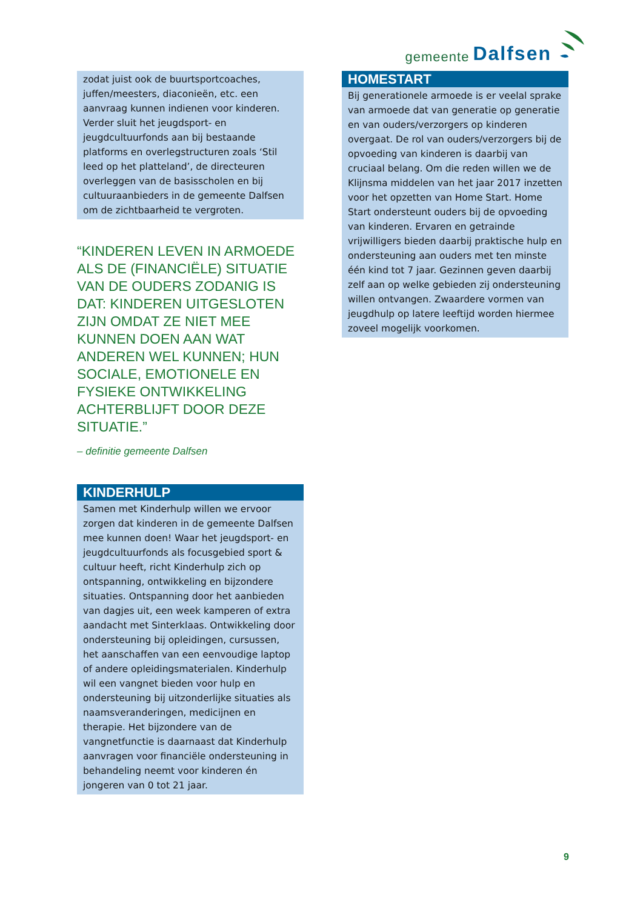gemeente Dalfsen
zodat juist ook de buurtsportcoaches, juffen/meesters, diaconieën, etc. een aanvraag kunnen indienen voor kinderen. Verder sluit het jeugdsport- en jeugdcultuurfonds aan bij bestaande platforms en overlegstructuren zoals ‘Stil leed op het platteland’, de directeuren overleggen van de basisscholen en bij cultuuraanbieders in de gemeente Dalfsen om de zichtbaarheid te vergroten.
“KINDEREN LEVEN IN ARMOEDE ALS DE (FINANCIËLE) SITUATIE VAN DE OUDERS ZODANIG IS DAT: KINDEREN UITGESLOTEN ZIJN OMDAT ZE NIET MEE KUNNEN DOEN AAN WAT ANDEREN WEL KUNNEN; HUN SOCIALE, EMOTIONELE EN FYSIEKE ONTWIKKELING ACHTERBLIJFT DOOR DEZE SITUATIE.”
– definitie gemeente Dalfsen
KINDERHULP
Samen met Kinderhulp willen we ervoor zorgen dat kinderen in de gemeente Dalfsen mee kunnen doen! Waar het jeugdsport- en jeugdcultuurfonds als focusgebied sport & cultuur heeft, richt Kinderhulp zich op ontspanning, ontwikkeling en bijzondere situaties. Ontspanning door het aanbieden van dagjes uit, een week kamperen of extra aandacht met Sinterklaas. Ontwikkeling door ondersteuning bij opleidingen, cursussen, het aanschaffen van een eenvoudige laptop of andere opleidingsmaterialen. Kinderhulp wil een vangnet bieden voor hulp en ondersteuning bij uitzonderlijke situaties als naamsveranderingen, medicijnen en therapie. Het bijzondere van de vangnetfunctie is daarnaast dat Kinderhulp aanvragen voor financiële ondersteuning in behandeling neemt voor kinderen én jongeren van 0 tot 21 jaar.
HOMESTART
Bij generationele armoede is er veelal sprake van armoede dat van generatie op generatie en van ouders/verzorgers op kinderen overgaat. De rol van ouders/verzorgers bij de opvoeding van kinderen is daarbij van cruciaal belang. Om die reden willen we de Klijnsma middelen van het jaar 2017 inzetten voor het opzetten van Home Start. Home Start ondersteunt ouders bij de opvoeding van kinderen. Ervaren en getrainde vrijwilligers bieden daarbij praktische hulp en ondersteuning aan ouders met ten minste één kind tot 7 jaar. Gezinnen geven daarbij zelf aan op welke gebieden zij ondersteuning willen ontvangen. Zwaardere vormen van jeugdhulp op latere leeftijd worden hiermee zoveel mogelijk voorkomen.
9